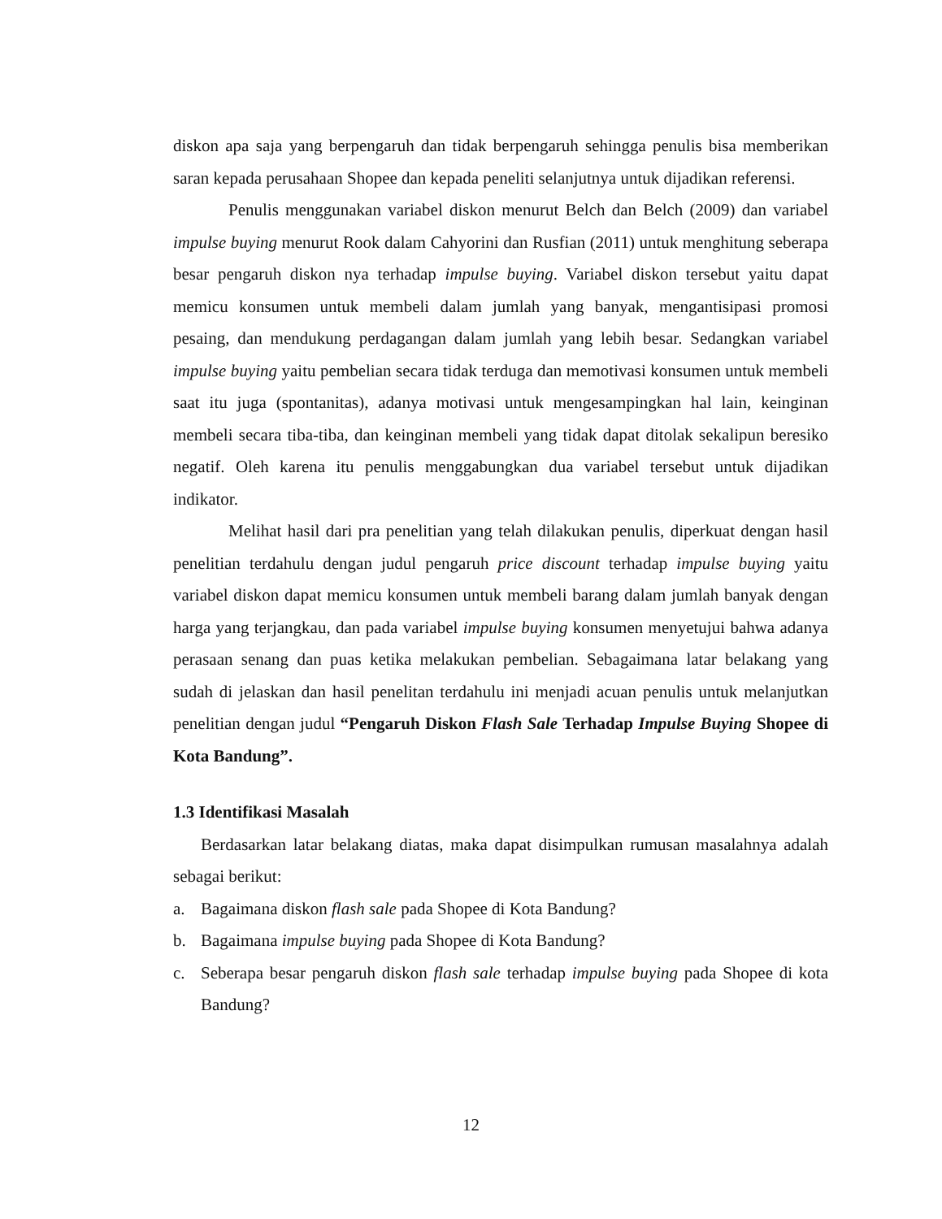diskon apa saja yang berpengaruh dan tidak berpengaruh sehingga penulis bisa memberikan saran kepada perusahaan Shopee dan kepada peneliti selanjutnya untuk dijadikan referensi.
Penulis menggunakan variabel diskon menurut Belch dan Belch (2009) dan variabel impulse buying menurut Rook dalam Cahyorini dan Rusfian (2011) untuk menghitung seberapa besar pengaruh diskon nya terhadap impulse buying. Variabel diskon tersebut yaitu dapat memicu konsumen untuk membeli dalam jumlah yang banyak, mengantisipasi promosi pesaing, dan mendukung perdagangan dalam jumlah yang lebih besar. Sedangkan variabel impulse buying yaitu pembelian secara tidak terduga dan memotivasi konsumen untuk membeli saat itu juga (spontanitas), adanya motivasi untuk mengesampingkan hal lain, keinginan membeli secara tiba-tiba, dan keinginan membeli yang tidak dapat ditolak sekalipun beresiko negatif. Oleh karena itu penulis menggabungkan dua variabel tersebut untuk dijadikan indikator.
Melihat hasil dari pra penelitian yang telah dilakukan penulis, diperkuat dengan hasil penelitian terdahulu dengan judul pengaruh price discount terhadap impulse buying yaitu variabel diskon dapat memicu konsumen untuk membeli barang dalam jumlah banyak dengan harga yang terjangkau, dan pada variabel impulse buying konsumen menyetujui bahwa adanya perasaan senang dan puas ketika melakukan pembelian. Sebagaimana latar belakang yang sudah di jelaskan dan hasil penelitan terdahulu ini menjadi acuan penulis untuk melanjutkan penelitian dengan judul “Pengaruh Diskon Flash Sale Terhadap Impulse Buying Shopee di Kota Bandung”.
1.3 Identifikasi Masalah
Berdasarkan latar belakang diatas, maka dapat disimpulkan rumusan masalahnya adalah sebagai berikut:
a. Bagaimana diskon flash sale pada Shopee di Kota Bandung?
b. Bagaimana impulse buying pada Shopee di Kota Bandung?
c. Seberapa besar pengaruh diskon flash sale terhadap impulse buying pada Shopee di kota Bandung?
12